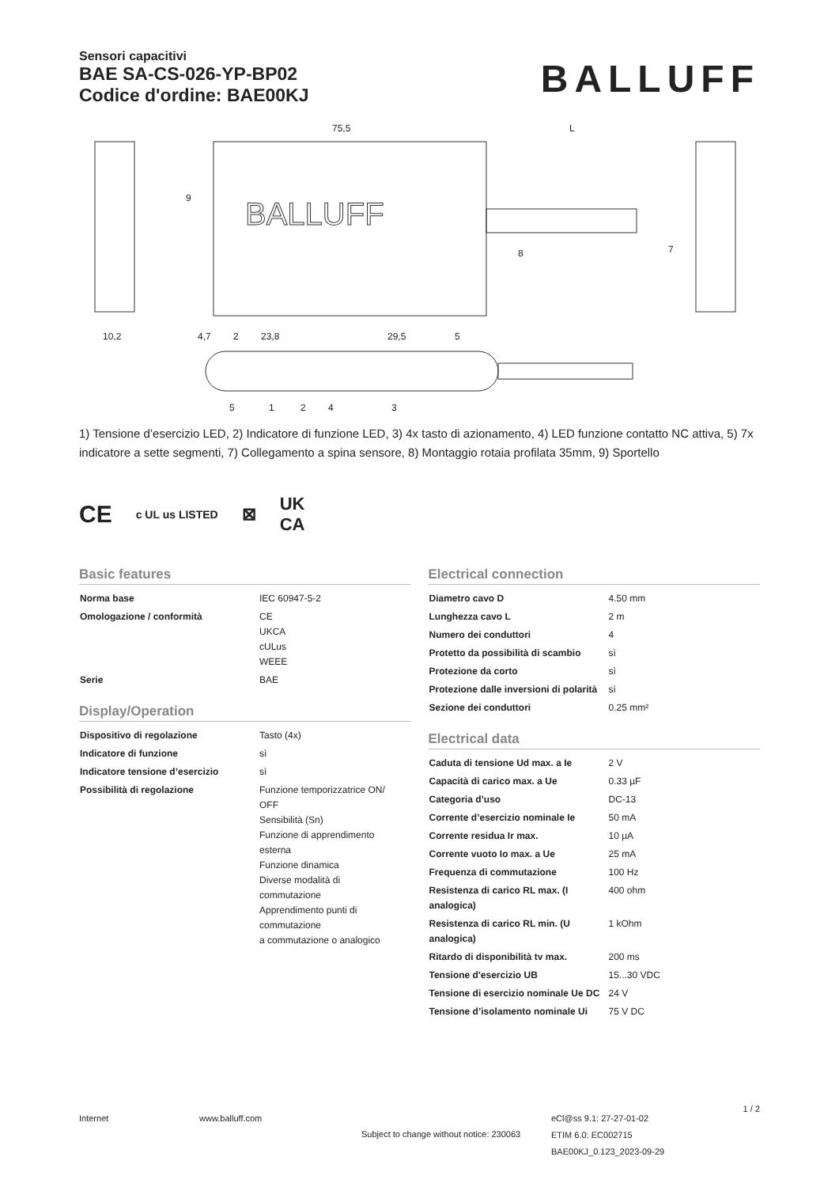Sensori capacitivi
BAE SA-CS-026-YP-BP02
Codice d'ordine: BAE00KJ
BALLUFF
75,5
L
BALLUFF
10,2
4,7
2
23,8
29,5
5
9
8
7
5
1
2
4
3
1) Tensione d’esercizio LED, 2) Indicatore di funzione LED, 3) 4x tasto di azionamento, 4) LED funzione contatto NC attiva, 5) 7x indicatore a sette segmenti, 7) Collegamento a spina sensore, 8) Montaggio rotaia profilata 35mm, 9) Sportello
CE c UL us LISTED ⊠ UK
CA
Basic features
| Norma base | IEC 60947-5-2 |
| Omologazione / conformità | CE UKCA cULus WEEE |
| Serie | BAE |
Display/Operation
| Dispositivo di regolazione | Tasto (4x) |
| Indicatore di funzione | sì |
| Indicatore tensione d’esercizio | sì |
| Possibilità di regolazione | Funzione temporizzatrice ON/ OFF Sensibilità (Sn) Funzione di apprendimento esterna Funzione dinamica Diverse modalità di commutazione Apprendimento punti di commutazione a commutazione o analogico |
Electrical connection
| Diametro cavo D | 4.50 mm |
| Lunghezza cavo L | 2 m |
| Numero dei conduttori | 4 |
| Protetto da possibilità di scambio | sì |
| Protezione da corto | sì |
| Protezione dalle inversioni di polarità | sì |
| Sezione dei conduttori | 0.25 mm² |
Electrical data
| Caduta di tensione Ud max. a Ie | 2 V |
| Capacità di carico max. a Ue | 0.33 µF |
| Categoria d’uso | DC-13 |
| Corrente d’esercizio nominale Ie | 50 mA |
| Corrente residua Ir max. | 10 µA |
| Corrente vuoto Io max. a Ue | 25 mA |
| Frequenza di commutazione | 100 Hz |
| Resistenza di carico RL max. (I analogica) | 400 ohm |
| Resistenza di carico RL min. (U analogica) | 1 kOhm |
| Ritardo di disponibilità tv max. | 200 ms |
| Tensione d'esercizio UB | 15...30 VDC |
| Tensione di esercizio nominale Ue DC | 24 V |
| Tensione d’isolamento nominale Ui | 75 V DC |
Internet www.balluff.com
Subject to change without notice: 230063
eCl@ss 9.1: 27-27-01-02
ETIM 6.0: EC002715
BAE00KJ_0.123_2023-09-29
1 / 2